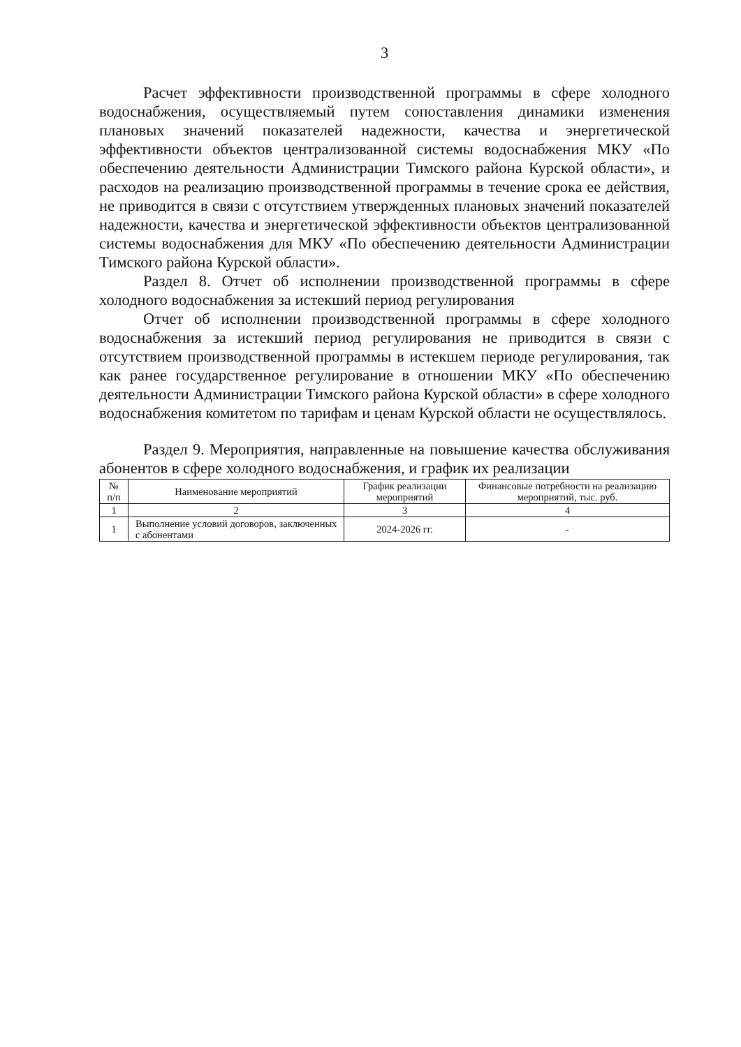3
Расчет эффективности производственной программы в сфере холодного водоснабжения, осуществляемый путем сопоставления динамики изменения плановых значений показателей надежности, качества и энергетической эффективности объектов централизованной системы водоснабжения МКУ «По обеспечению деятельности Администрации Тимского района Курской области», и расходов на реализацию производственной программы в течение срока ее действия, не приводится в связи с отсутствием утвержденных плановых значений показателей надежности, качества и энергетической эффективности объектов централизованной системы водоснабжения для МКУ «По обеспечению деятельности Администрации Тимского района Курской области».
Раздел 8. Отчет об исполнении производственной программы в сфере холодного водоснабжения за истекший период регулирования
Отчет об исполнении производственной программы в сфере холодного водоснабжения за истекший период регулирования не приводится в связи с отсутствием производственной программы в истекшем периоде регулирования, так как ранее государственное регулирование в отношении МКУ «По обеспечению деятельности Администрации Тимского района Курской области» в сфере холодного водоснабжения комитетом по тарифам и ценам Курской области не осуществлялось.
Раздел 9. Мероприятия, направленные на повышение качества обслуживания абонентов в сфере холодного водоснабжения, и график их реализации
| № п/п | Наименование мероприятий | График реализации мероприятий | Финансовые потребности на реализацию мероприятий, тыс. руб. |
| --- | --- | --- | --- |
| 1 | 2 | 3 | 4 |
| 1 | Выполнение условий договоров, заключенных с абонентами | 2024-2026 гг. | - |